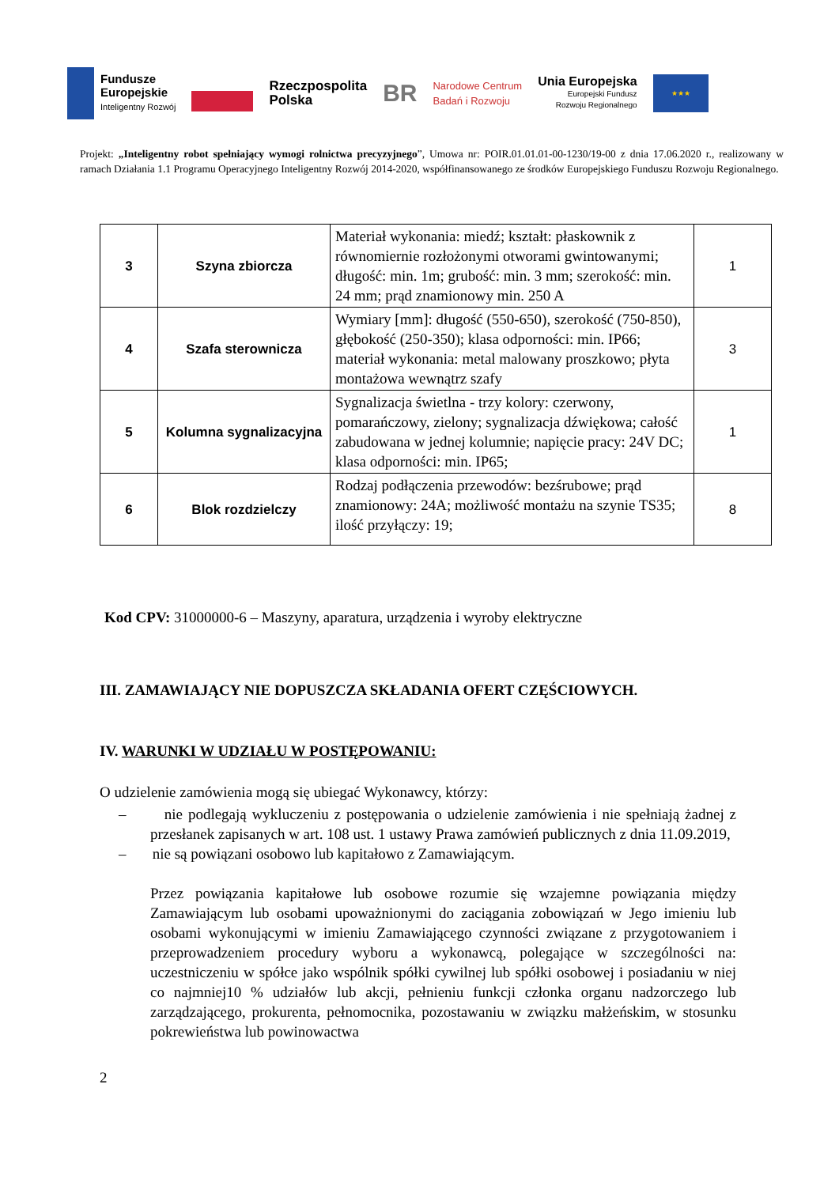Fundusze
Europejskie
Inteligentny Rozwój
Rzeczpospolita
Polska
BR
Narodowe Centrum
Badań i Rozwoju
Unia Europejska
Europejski Fundusz
Rozwoju Regionalnego
★★★
Projekt: „Inteligentny robot spełniający wymogi rolnictwa precyzyjnego”, Umowa nr: POIR.01.01.01-00-1230/19-00 z dnia 17.06.2020 r., realizowany w ramach Działania 1.1 Programu Operacyjnego Inteligentny Rozwój 2014-2020, współfinansowanego ze środków Europejskiego Funduszu Rozwoju Regionalnego.
| 3 | Szyna zbiorcza | Materiał wykonania: miedź; kształt: płaskownik z równomiernie rozłożonymi otworami gwintowanymi; długość: min. 1m; grubość: min. 3 mm; szerokość: min. 24 mm; prąd znamionowy min. 250 A | 1 |
| 4 | Szafa sterownicza | Wymiary [mm]: długość (550-650), szerokość (750-850), głębokość (250-350); klasa odporności: min. IP66; materiał wykonania: metal malowany proszkowo; płyta montażowa wewnątrz szafy | 3 |
| 5 | Kolumna sygnalizacyjna | Sygnalizacja świetlna - trzy kolory: czerwony, pomarańczowy, zielony; sygnalizacja dźwiękowa; całość zabudowana w jednej kolumnie; napięcie pracy: 24V DC; klasa odporności: min. IP65; | 1 |
| 6 | Blok rozdzielczy | Rodzaj podłączenia przewodów: bezśrubowe; prąd znamionowy: 24A; możliwość montażu na szynie TS35; ilość przyłączy: 19; | 8 |
Kod CPV: 31000000-6 – Maszyny, aparatura, urządzenia i wyroby elektryczne
III. ZAMAWIAJĄCY NIE DOPUSZCZA SKŁADANIA OFERT CZĘŚCIOWYCH.
IV. WARUNKI W UDZIAŁU W POSTĘPOWANIU:
O udzielenie zamówienia mogą się ubiegać Wykonawcy, którzy:
– nie podlegają wykluczeniu z postępowania o udzielenie zamówienia i nie spełniają żadnej z przesłanek zapisanych w art. 108 ust. 1 ustawy Prawa zamówień publicznych z dnia 11.09.2019,
– nie są powiązani osobowo lub kapitałowo z Zamawiającym.
Przez powiązania kapitałowe lub osobowe rozumie się wzajemne powiązania między Zamawiającym lub osobami upoważnionymi do zaciągania zobowiązań w Jego imieniu lub osobami wykonującymi w imieniu Zamawiającego czynności związane z przygotowaniem i przeprowadzeniem procedury wyboru a wykonawcą, polegające w szczególności na: uczestniczeniu w spółce jako wspólnik spółki cywilnej lub spółki osobowej i posiadaniu w niej co najmniej10 % udziałów lub akcji, pełnieniu funkcji członka organu nadzorczego lub zarządzającego, prokurenta, pełnomocnika, pozostawaniu w związku małżeńskim, w stosunku pokrewieństwa lub powinowactwa
2